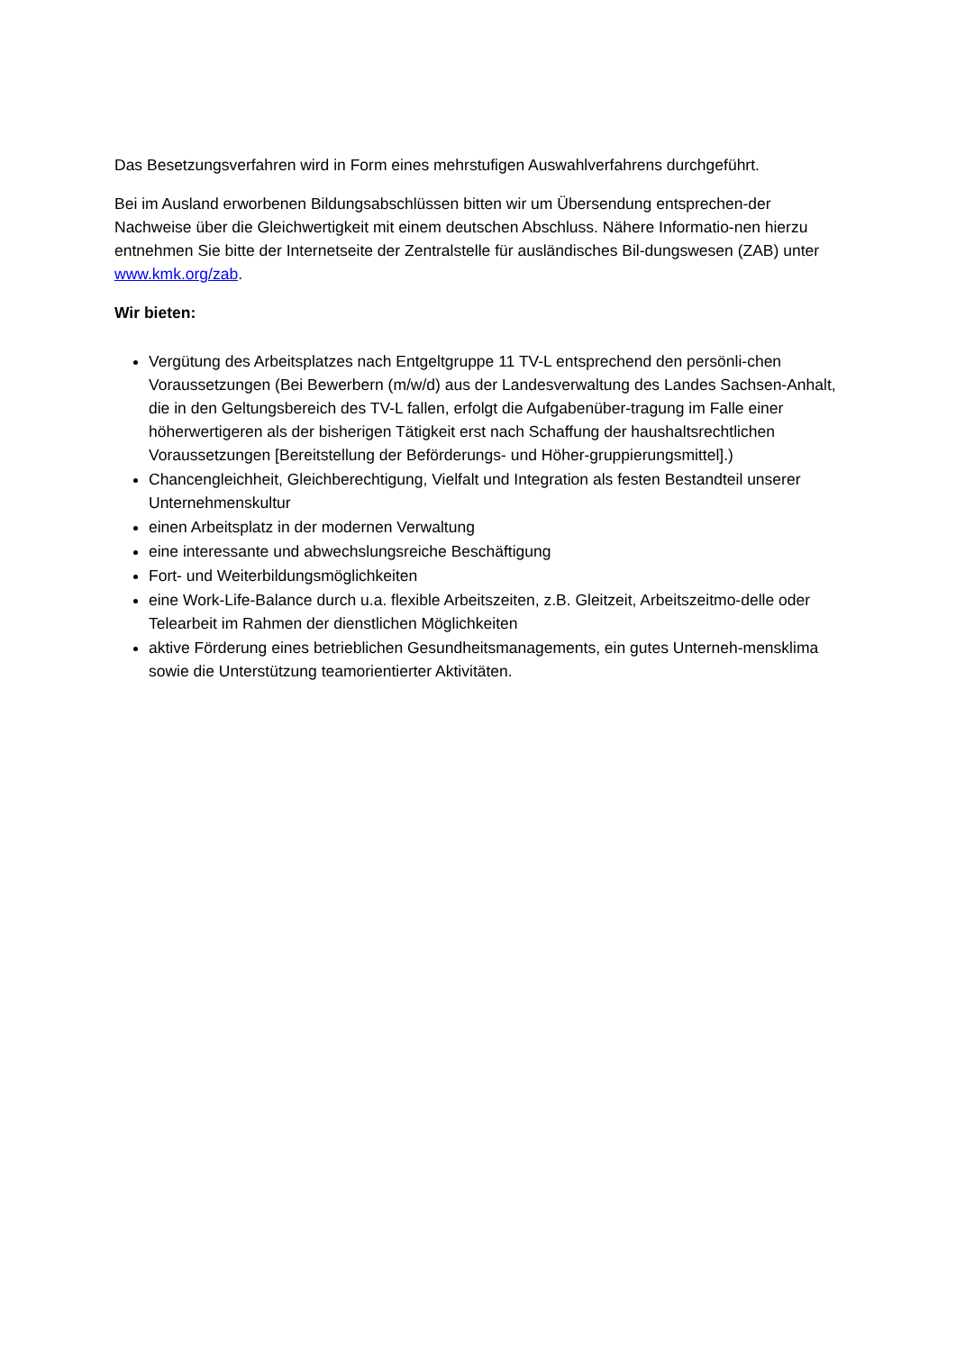Das Besetzungsverfahren wird in Form eines mehrstufigen Auswahlverfahrens durchgeführt.
Bei im Ausland erworbenen Bildungsabschlüssen bitten wir um Übersendung entsprechen-der Nachweise über die Gleichwertigkeit mit einem deutschen Abschluss. Nähere Informatio-nen hierzu entnehmen Sie bitte der Internetseite der Zentralstelle für ausländisches Bil-dungswesen (ZAB) unter www.kmk.org/zab.
Wir bieten:
Vergütung des Arbeitsplatzes nach Entgeltgruppe 11 TV-L entsprechend den persönli-chen Voraussetzungen (Bei Bewerbern (m/w/d) aus der Landesverwaltung des Landes Sachsen-Anhalt, die in den Geltungsbereich des TV-L fallen, erfolgt die Aufgabenüber-tragung im Falle einer höherwertigeren als der bisherigen Tätigkeit erst nach Schaffung der haushaltsrechtlichen Voraussetzungen [Bereitstellung der Beförderungs- und Höher-gruppierungsmittel].)
Chancengleichheit, Gleichberechtigung, Vielfalt und Integration als festen Bestandteil unserer Unternehmenskultur
einen Arbeitsplatz in der modernen Verwaltung
eine interessante und abwechslungsreiche Beschäftigung
Fort- und Weiterbildungsmöglichkeiten
eine Work-Life-Balance durch u.a. flexible Arbeitszeiten, z.B. Gleitzeit, Arbeitszeitmo-delle oder Telearbeit im Rahmen der dienstlichen Möglichkeiten
aktive Förderung eines betrieblichen Gesundheitsmanagements, ein gutes Unterneh-mensklima sowie die Unterstützung teamorientierter Aktivitäten.